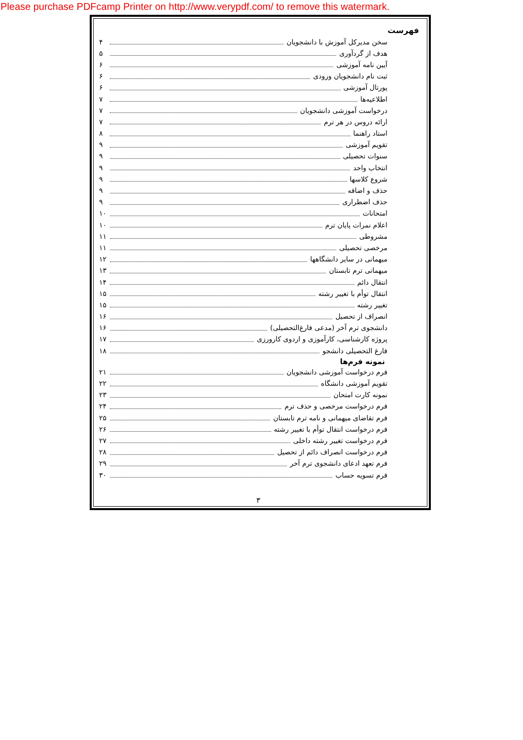Please purchase PDFcamp Printer on http://www.verypdf.com/ to remove this watermark.
فهرست
سخن مدیرکل آموزش با دانشجویان ۴
هدف از گردآوری ۵
آیین نامه آموزشی ۶
ثبت نام دانشجویان ورودی ۶
پورتال آموزشی ۶
اطلاعیه‌ها ۷
درخواست آموزشی دانشجویان ۷
ارائه دروس در هر ترم ۷
استاد راهنما ۸
تقویم آموزشی ۹
سنوات تحصیلی ۹
انتخاب واحد ۹
شروع کلاسها ۹
حذف و اضافه ۹
حذف اضطراری ۹
امتحانات ۱۰
اعلام نمرات پایان ترم ۱۰
مشروطی ۱۱
مرخصی تحصیلی ۱۱
میهمانی در سایر دانشگاهها ۱۲
میهمانی ترم تابستان ۱۳
انتقال دائم ۱۴
انتقال توأم با تغییر رشته ۱۵
تغییر رشته ۱۵
انصراف از تحصیل ۱۶
دانشجوی ترم آخر (مدعی فارغ‌التحصیلی) ۱۶
پروژه کارشناسی، کارآموزی و اردوی کارورزی ۱۷
فارغ التحصیلی دانشجو ۱۸
نمونه فرم‌ها
فرم درخواست آموزشی دانشجویان ۲۱
تقویم آموزشی دانشگاه ۲۲
نمونه کارت امتحان ۲۳
فرم درخواست مرخصی و حذف ترم ۲۴
فرم تقاضای میهمانی و نامه ترم تابستان ۲۵
فرم درخواست انتقال توأم با تغییر رشته ۲۶
فرم درخواست تغییر رشته داخلی ۲۷
فرم درخواست انصراف دائم از تحصیل ۲۸
فرم تعهد ادعای دانشجوی ترم آخر ۲۹
فرم تسویه حساب ۳۰
۳